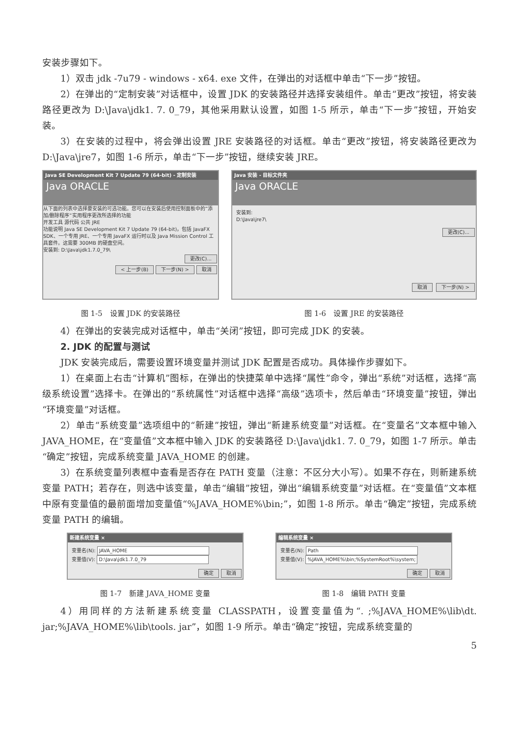安装步骤如下。
1）双击 jdk -7u79 - windows - x64. exe 文件，在弹出的对话框中单击“下一步”按钮。
2）在弹出的“定制安装”对话框中，设置 JDK 的安装路径并选择安装组件。单击“更改”按钮，将安装路径更改为 D:\Java\jdk1. 7. 0_79，其他采用默认设置，如图 1-5 所示，单击“下一步”按钮，开始安装。
3）在安装的过程中，将会弹出设置 JRE 安装路径的对话框。单击“更改”按钮，将安装路径更改为 D:\Java\jre7，如图 1-6 所示，单击“下一步”按钮，继续安装 JRE。
Java SE Development Kit 7 Update 79 (64-bit) - 定制安装
Java ORACLE
从下面的列表中选择要安装的可选功能。您可以在安装后使用控制面板中的“添加/删除程序”实用程序更改所选择的功能
开发工具 源代码 公共 JRE
功能说明 Java SE Development Kit 7 Update 79 (64-bit)，包括 JavaFX SDK、一个专用 JRE、一个专用 JavaFX 运行时以及 Java Mission Control 工具套件。这需要 300MB 的硬盘空间。
安装到: D:\Java\jdk1.7.0_79\
更改(C)...
< 上一步(B) 下一步(N) > 取消
图 1-5　设置 JDK 的安装路径
Java 安装 - 目标文件夹
Java ORACLE
安装到:
D:\Java\jre7\
更改(C)...
取消 下一步(N) >
图 1-6　设置 JRE 的安装路径
4）在弹出的安装完成对话框中，单击“关闭”按钮，即可完成 JDK 的安装。
2. JDK 的配置与测试
JDK 安装完成后，需要设置环境变量并测试 JDK 配置是否成功。具体操作步骤如下。
1）在桌面上右击“计算机”图标，在弹出的快捷菜单中选择“属性”命令，弹出“系统”对话框，选择“高级系统设置”选择卡。在弹出的“系统属性”对话框中选择“高级”选项卡，然后单击“环境变量”按钮，弹出“环境变量”对话框。
2）单击“系统变量”选项组中的“新建”按钮，弹出“新建系统变量”对话框。在“变量名”文本框中输入 JAVA_HOME，在“变量值”文本框中输入 JDK 的安装路径 D:\Java\jdk1. 7. 0_79，如图 1-7 所示。单击“确定”按钮，完成系统变量 JAVA_HOME 的创建。
3）在系统变量列表框中查看是否存在 PATH 变量（注意：不区分大小写）。如果不存在，则新建系统变量 PATH；若存在，则选中该变量，单击“编辑”按钮，弹出“编辑系统变量”对话框。在“变量值”文本框中原有变量值的最前面增加变量值“%JAVA_HOME%\bin;”，如图 1-8 所示。单击“确定”按钮，完成系统变量 PATH 的编辑。
新建系统变量 ×
变量名(N): JAVA_HOME
变量值(V): D:\Java\jdk1.7.0_79
确定 取消
图 1-7　新建 JAVA_HOME 变量
编辑系统变量 ×
变量名(N): Path
变量值(V): %JAVA_HOME%\bin;%SystemRoot%\system;
确定 取消
图 1-8　编辑 PATH 变量
4）用同样的方法新建系统变量 CLASSPATH，设置变量值为“. ;%JAVA_HOME%\lib\dt. jar;%JAVA_HOME%\lib\tools. jar”，如图 1-9 所示。单击“确定”按钮，完成系统变量的
5